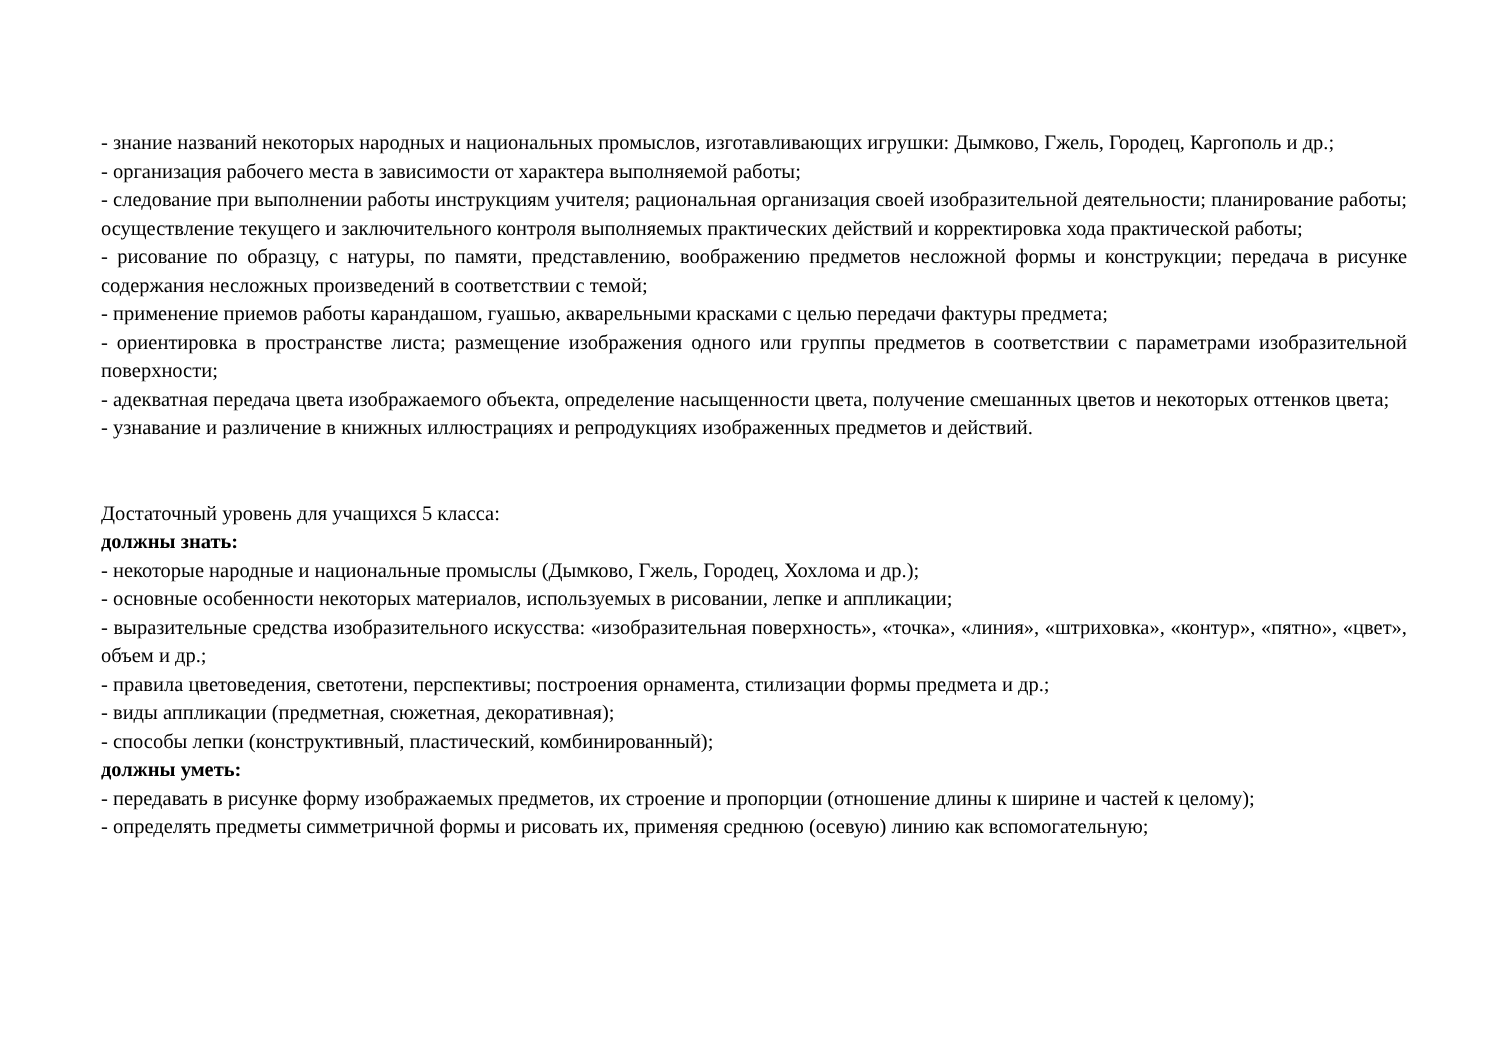- знание названий некоторых народных и национальных промыслов, изготавливающих игрушки: Дымково, Гжель, Городец, Каргополь и др.;
- организация рабочего места в зависимости от характера выполняемой работы;
- следование при выполнении работы инструкциям учителя; рациональная организация своей изобразительной деятельности; планирование работы; осуществление текущего и заключительного контроля выполняемых практических действий и корректировка хода практической работы;
- рисование по образцу, с натуры, по памяти, представлению, воображению предметов несложной формы и конструкции; передача в рисунке содержания несложных произведений в соответствии с темой;
- применение приемов работы карандашом, гуашью, акварельными красками с целью передачи фактуры предмета;
- ориентировка в пространстве листа; размещение изображения одного или группы предметов в соответствии с параметрами изобразительной поверхности;
- адекватная передача цвета изображаемого объекта, определение насыщенности цвета, получение смешанных цветов и некоторых оттенков цвета;
- узнавание и различение в книжных иллюстрациях и репродукциях изображенных предметов и действий.
Достаточный уровень для учащихся 5 класса:
должны знать:
- некоторые народные и национальные промыслы (Дымково, Гжель, Городец, Хохлома и др.);
- основные особенности некоторых материалов, используемых в рисовании, лепке и аппликации;
- выразительные средства изобразительного искусства: «изобразительная поверхность», «точка», «линия», «штриховка», «контур», «пятно», «цвет», объем и др.;
- правила цветоведения, светотени, перспективы; построения орнамента, стилизации формы предмета и др.;
- виды аппликации (предметная, сюжетная, декоративная);
- способы лепки (конструктивный, пластический, комбинированный);
должны уметь:
- передавать в рисунке форму изображаемых предметов, их строение и пропорции (отношение длины к ширине и частей к целому);
- определять предметы симметричной формы и рисовать их, применяя среднюю (осевую) линию как вспомогательную;